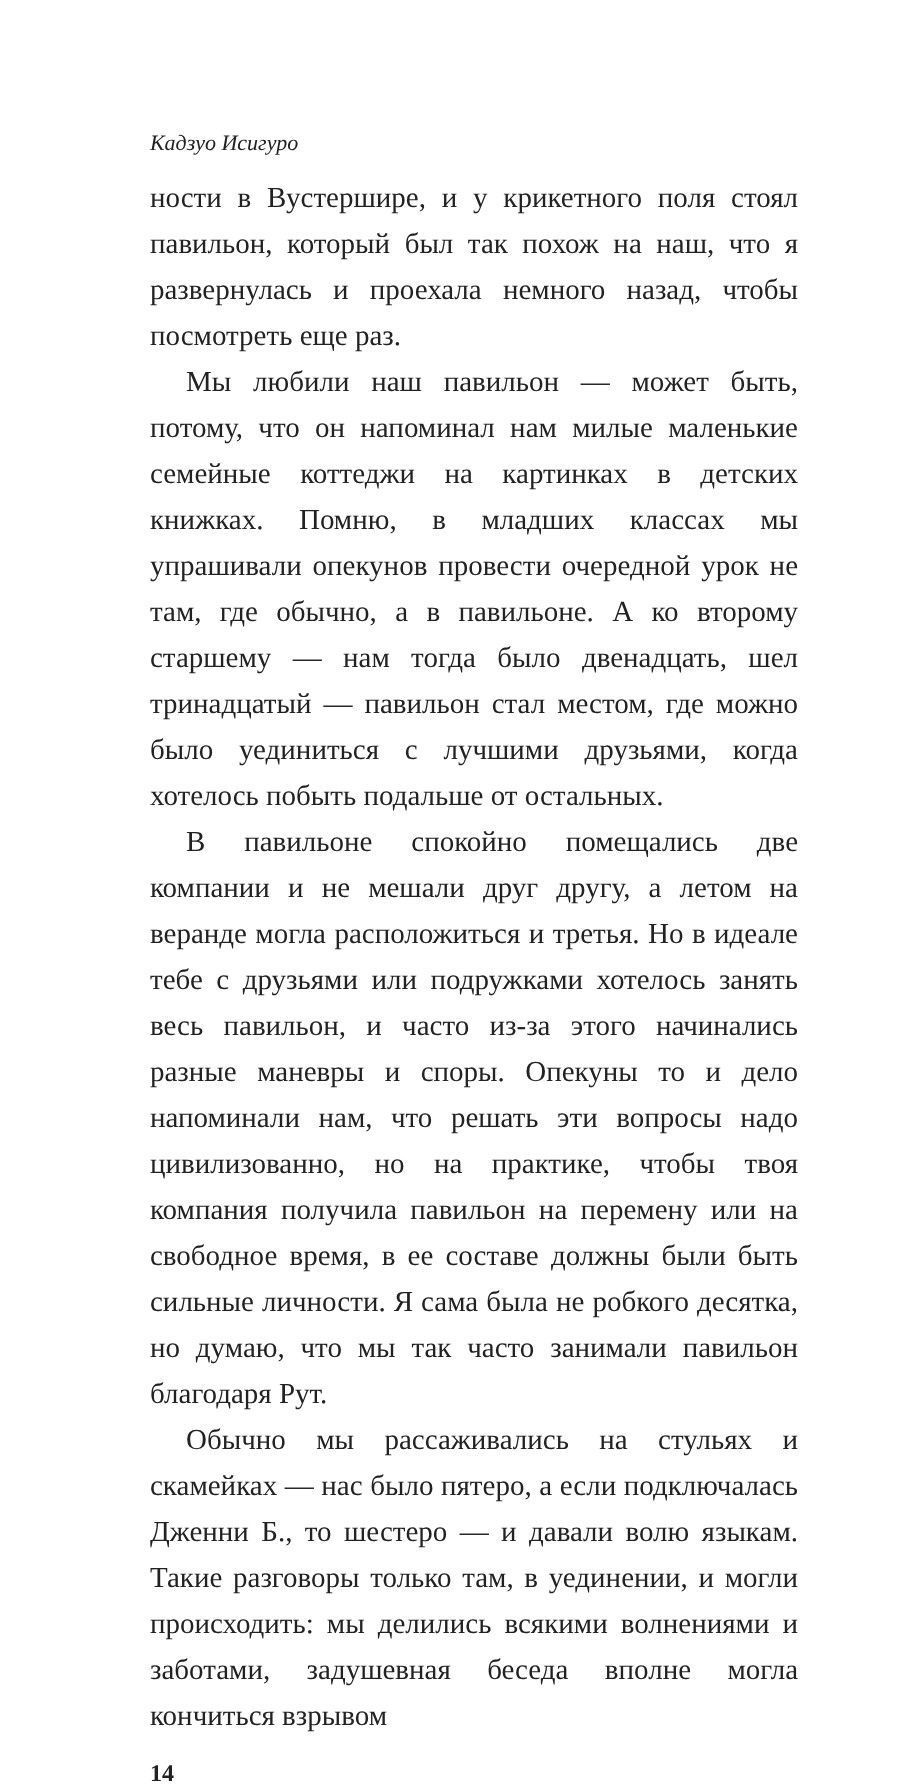Кадзуо Исигуро
ности в Вустершире, и у крикетного поля стоял павильон, который был так похож на наш, что я развернулась и проехала немного назад, чтобы посмотреть еще раз.
Мы любили наш павильон — может быть, потому, что он напоминал нам милые маленькие семейные коттеджи на картинках в детских книжках. Помню, в младших классах мы упрашивали опекунов провести очередной урок не там, где обычно, а в павильоне. А ко второму старшему — нам тогда было двенадцать, шел тринадцатый — павильон стал местом, где можно было уединиться с лучшими друзьями, когда хотелось побыть подальше от остальных.
В павильоне спокойно помещались две компании и не мешали друг другу, а летом на веранде могла расположиться и третья. Но в идеале тебе с друзьями или подружками хотелось занять весь павильон, и часто из-за этого начинались разные маневры и споры. Опекуны то и дело напоминали нам, что решать эти вопросы надо цивилизованно, но на практике, чтобы твоя компания получила павильон на перемену или на свободное время, в ее составе должны были быть сильные личности. Я сама была не робкого десятка, но думаю, что мы так часто занимали павильон благодаря Рут.
Обычно мы рассаживались на стульях и скамейках — нас было пятеро, а если подключалась Дженни Б., то шестеро — и давали волю языкам. Такие разговоры только там, в уединении, и могли происходить: мы делились всякими волнениями и заботами, задушевная беседа вполне могла кончиться взрывом
14